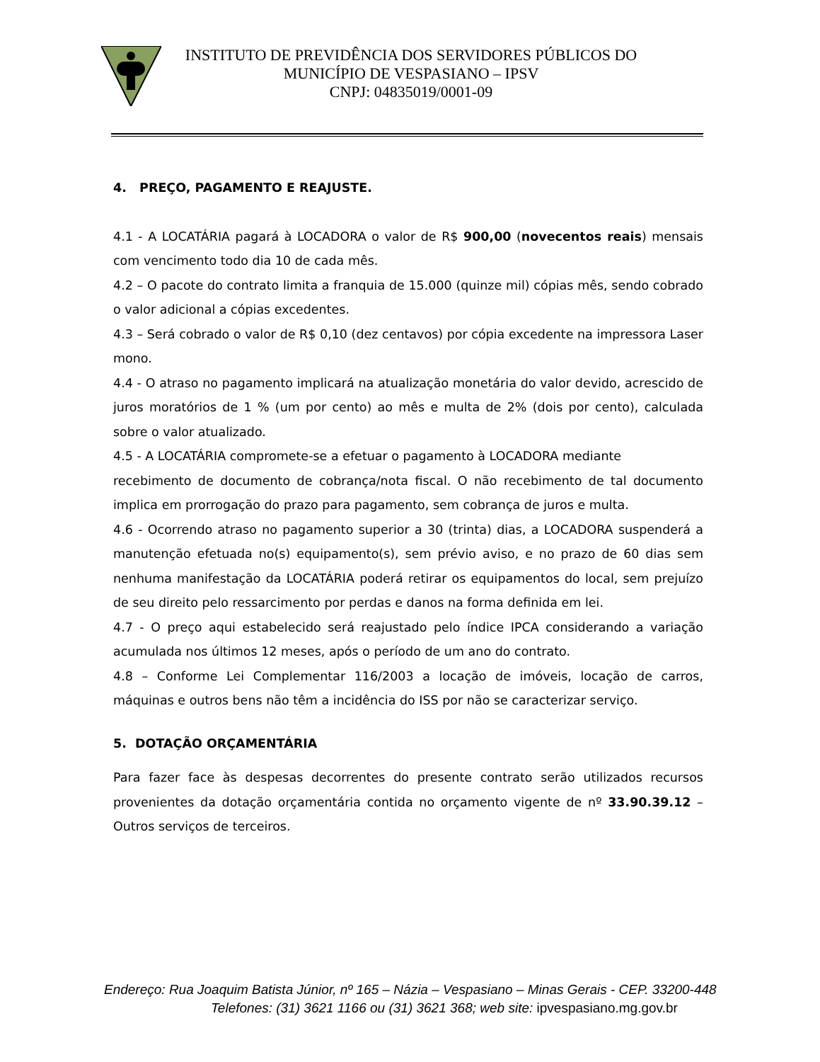INSTITUTO DE PREVIDÊNCIA DOS SERVIDORES PÚBLICOS DO
MUNICÍPIO DE VESPASIANO – IPSV
CNPJ: 04835019/0001-09
4. PREÇO, PAGAMENTO E REAJUSTE.
4.1 - A LOCATÁRIA pagará à LOCADORA o valor de R$ 900,00 (novecentos reais) mensais com vencimento todo dia 10 de cada mês.
4.2 – O pacote do contrato limita a franquia de 15.000 (quinze mil) cópias mês, sendo cobrado o valor adicional a cópias excedentes.
4.3 – Será cobrado o valor de R$ 0,10 (dez centavos) por cópia excedente na impressora Laser mono.
4.4 - O atraso no pagamento implicará na atualização monetária do valor devido, acrescido de juros moratórios de 1 % (um por cento) ao mês e multa de 2% (dois por cento), calculada sobre o valor atualizado.
4.5 - A LOCATÁRIA compromete-se a efetuar o pagamento à LOCADORA mediante
recebimento de documento de cobrança/nota fiscal. O não recebimento de tal documento implica em prorrogação do prazo para pagamento, sem cobrança de juros e multa.
4.6 - Ocorrendo atraso no pagamento superior a 30 (trinta) dias, a LOCADORA suspenderá a manutenção efetuada no(s) equipamento(s), sem prévio aviso, e no prazo de 60 dias sem nenhuma manifestação da LOCATÁRIA poderá retirar os equipamentos do local, sem prejuízo de seu direito pelo ressarcimento por perdas e danos na forma definida em lei.
4.7 - O preço aqui estabelecido será reajustado pelo índice IPCA considerando a variação acumulada nos últimos 12 meses, após o período de um ano do contrato.
4.8 – Conforme Lei Complementar 116/2003 a locação de imóveis, locação de carros, máquinas e outros bens não têm a incidência do ISS por não se caracterizar serviço.
5. DOTAÇÃO ORÇAMENTÁRIA
Para fazer face às despesas decorrentes do presente contrato serão utilizados recursos provenientes da dotação orçamentária contida no orçamento vigente de nº 33.90.39.12 – Outros serviços de terceiros.
Endereço: Rua Joaquim Batista Júnior, nº 165 – Názia – Vespasiano – Minas Gerais - CEP. 33200-448
Telefones: (31) 3621 1166 ou (31) 3621 368; web site: ipvespasiano.mg.gov.br